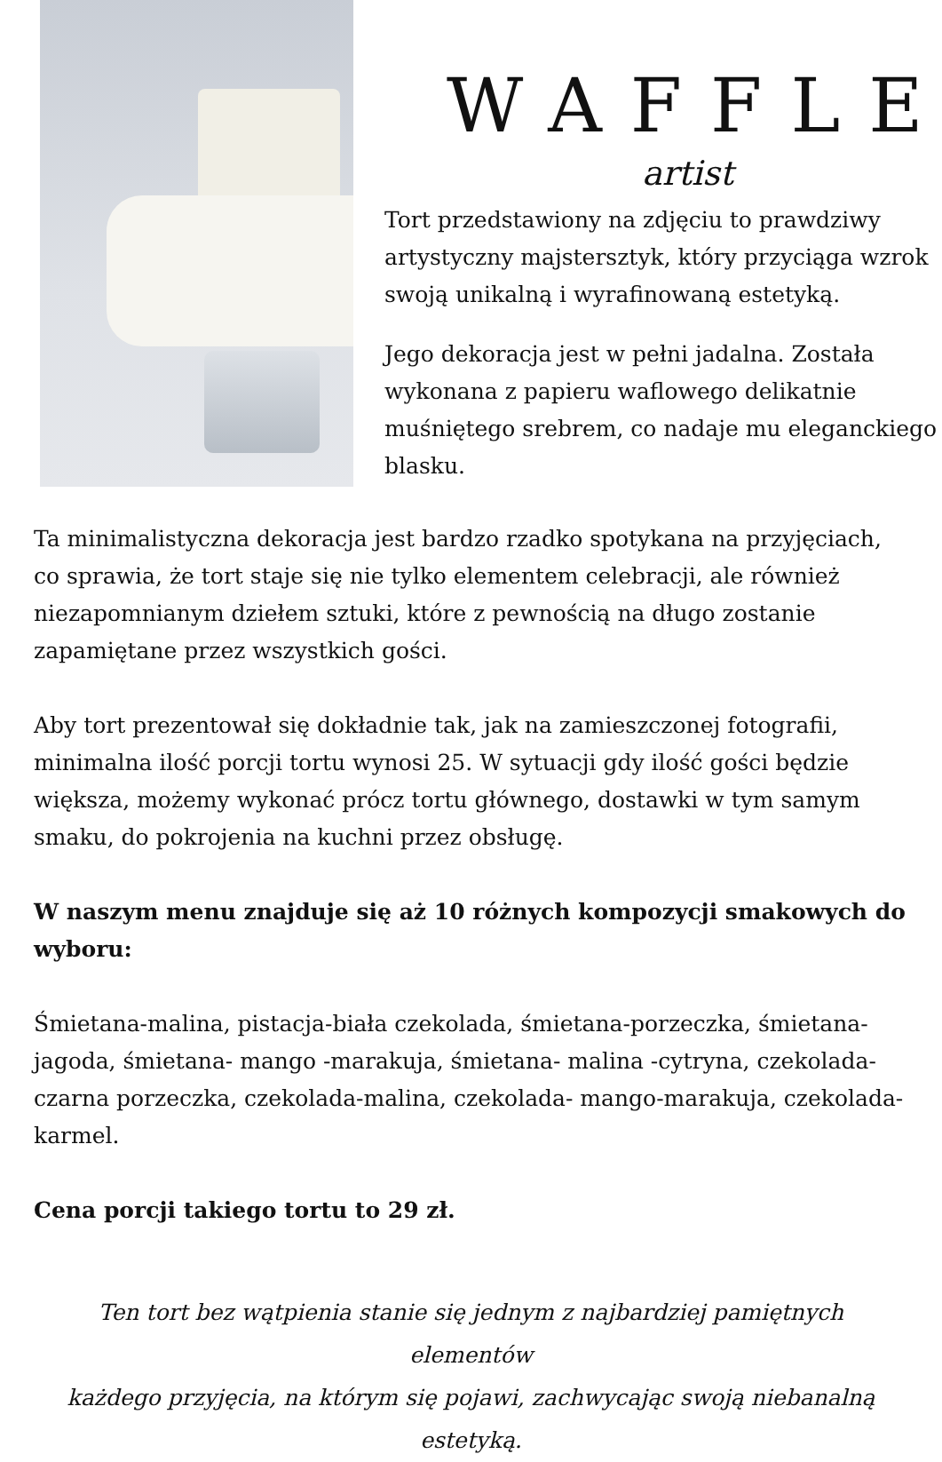WAFFLE
artist
Tort przedstawiony na zdjęciu to prawdziwy artystyczny majstersztyk, który przyciąga wzrok swoją unikalną i wyrafinowaną estetyką.
Jego dekoracja jest w pełni jadalna. Została wykonana z papieru waflowego delikatnie muśniętego srebrem, co nadaje mu eleganckiego blasku.
Ta minimalistyczna dekoracja jest bardzo rzadko spotykana na przyjęciach, co sprawia, że tort staje się nie tylko elementem celebracji, ale również niezapomnianym dziełem sztuki, które z pewnością na długo zostanie zapamiętane przez wszystkich gości.
Aby tort prezentował się dokładnie tak, jak na zamieszczonej fotografii, minimalna ilość porcji tortu wynosi 25. W sytuacji gdy ilość gości będzie większa, możemy wykonać prócz tortu głównego, dostawki w tym samym smaku, do pokrojenia na kuchni przez obsługę.
W naszym menu znajduje się aż 10 różnych kompozycji smakowych do wyboru:
Śmietana-malina, pistacja-biała czekolada, śmietana-porzeczka, śmietana- jagoda, śmietana- mango -marakuja, śmietana- malina -cytryna, czekolada-czarna porzeczka, czekolada-malina, czekolada- mango-marakuja, czekolada-karmel.
Cena porcji takiego tortu to 29 zł.
Ten tort bez wątpienia stanie się jednym z najbardziej pamiętnych elementów
każdego przyjęcia, na którym się pojawi, zachwycając swoją niebanalną estetyką.